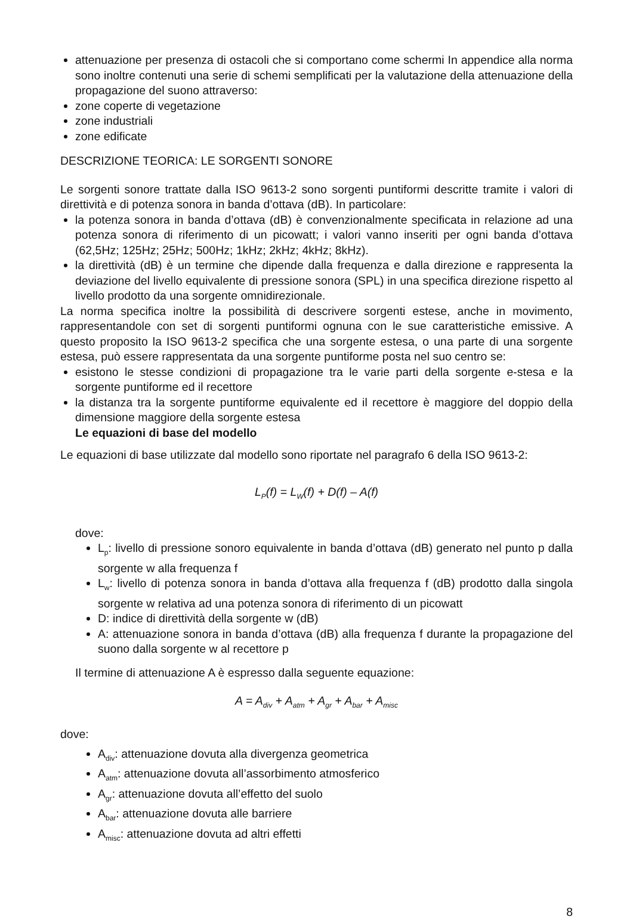attenuazione per presenza di ostacoli che si comportano come schermi In appendice alla norma sono inoltre contenuti una serie di schemi semplificati per la valutazione della attenuazione della propagazione del suono attraverso:
zone coperte di vegetazione
zone industriali
zone edificate
DESCRIZIONE TEORICA: LE SORGENTI SONORE
Le sorgenti sonore trattate dalla ISO 9613-2 sono sorgenti puntiformi descritte tramite i valori di direttività e di potenza sonora in banda d’ottava (dB). In particolare:
la potenza sonora in banda d’ottava (dB) è convenzionalmente specificata in relazione ad una potenza sonora di riferimento di un picowatt; i valori vanno inseriti per ogni banda d’ottava (62,5Hz; 125Hz; 25Hz; 500Hz; 1kHz; 2kHz; 4kHz; 8kHz).
la direttività (dB) è un termine che dipende dalla frequenza e dalla direzione e rappresenta la deviazione del livello equivalente di pressione sonora (SPL) in una specifica direzione rispetto al livello prodotto da una sorgente omnidirezionale.
La norma specifica inoltre la possibilità di descrivere sorgenti estese, anche in movimento, rappresentandole con set di sorgenti puntiformi ognuna con le sue caratteristiche emissive. A questo proposito la ISO 9613-2 specifica che una sorgente estesa, o una parte di una sorgente estesa, può essere rappresentata da una sorgente puntiforme posta nel suo centro se:
esistono le stesse condizioni di propagazione tra le varie parti della sorgente e-stesa e la sorgente puntiforme ed il recettore
la distanza tra la sorgente puntiforme equivalente ed il recettore è maggiore del doppio della dimensione maggiore della sorgente estesa
Le equazioni di base del modello
Le equazioni di base utilizzate dal modello sono riportate nel paragrafo 6 della ISO 9613-2:
L<sub>P</sub>(f) = L<sub>W</sub>(f) + D(f) – A(f)
dove:
L<sub>p</sub>: livello di pressione sonoro equivalente in banda d’ottava (dB) generato nel punto p dalla sorgente w alla frequenza f
L<sub>w</sub>: livello di potenza sonora in banda d’ottava alla frequenza f (dB) prodotto dalla singola sorgente w relativa ad una potenza sonora di riferimento di un picowatt
D: indice di direttività della sorgente w (dB)
A: attenuazione sonora in banda d’ottava (dB) alla frequenza f durante la propagazione del suono dalla sorgente w al recettore p
Il termine di attenuazione A è espresso dalla seguente equazione:
A = A<sub>div</sub> + A<sub>atm</sub> + A<sub>gr</sub> + A<sub>bar</sub> + A<sub>misc</sub>
dove:
A<sub>div</sub>: attenuazione dovuta alla divergenza geometrica
A<sub>atm</sub>: attenuazione dovuta all’assorbimento atmosferico
A<sub>gr</sub>: attenuazione dovuta all’effetto del suolo
A<sub>bar</sub>: attenuazione dovuta alle barriere
A<sub>misc</sub>: attenuazione dovuta ad altri effetti
8